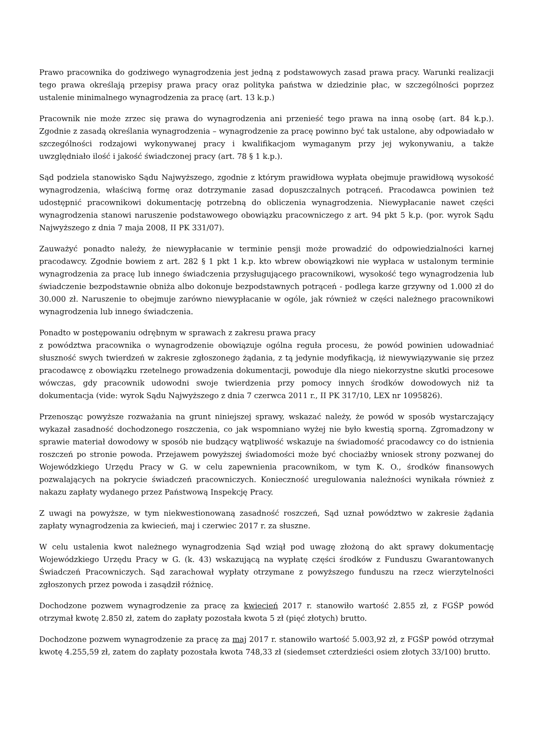Prawo pracownika do godziwego wynagrodzenia jest jedną z podstawowych zasad prawa pracy. Warunki realizacji tego prawa określają przepisy prawa pracy oraz polityka państwa w dziedzinie płac, w szczególności poprzez ustalenie minimalnego wynagrodzenia za pracę (art. 13 k.p.)
Pracownik nie może zrzec się prawa do wynagrodzenia ani przenieść tego prawa na inną osobę (art. 84 k.p.). Zgodnie z zasadą określania wynagrodzenia – wynagrodzenie za pracę powinno być tak ustalone, aby odpowiadało w szczególności rodzajowi wykonywanej pracy i kwalifikacjom wymaganym przy jej wykonywaniu, a także uwzględniało ilość i jakość świadczonej pracy (art. 78 § 1 k.p.).
Sąd podziela stanowisko Sądu Najwyższego, zgodnie z którym prawidłowa wypłata obejmuje prawidłową wysokość wynagrodzenia, właściwą formę oraz dotrzymanie zasad dopuszczalnych potrąceń. Pracodawca powinien też udostępnić pracownikowi dokumentację potrzebną do obliczenia wynagrodzenia. Niewypłacanie nawet części wynagrodzenia stanowi naruszenie podstawowego obowiązku pracowniczego z art. 94 pkt 5 k.p. (por. wyrok Sądu Najwyższego z dnia 7 maja 2008, II PK 331/07).
Zauważyć ponadto należy, że niewypłacanie w terminie pensji może prowadzić do odpowiedzialności karnej pracodawcy. Zgodnie bowiem z art. 282 § 1 pkt 1 k.p. kto wbrew obowiązkowi nie wypłaca w ustalonym terminie wynagrodzenia za pracę lub innego świadczenia przysługującego pracownikowi, wysokość tego wynagrodzenia lub świadczenie bezpodstawnie obniża albo dokonuje bezpodstawnych potrąceń - podlega karze grzywny od 1.000 zł do 30.000 zł. Naruszenie to obejmuje zarówno niewypłacanie w ogóle, jak również w części należnego pracownikowi wynagrodzenia lub innego świadczenia.
Ponadto w postępowaniu odrębnym w sprawach z zakresu prawa pracy
z powództwa pracownika o wynagrodzenie obowiązuje ogólna reguła procesu, że powód powinien udowadniać słuszność swych twierdzeń w zakresie zgłoszonego żądania, z tą jedynie modyfikacją, iż niewywiązywanie się przez pracodawcę z obowiązku rzetelnego prowadzenia dokumentacji, powoduje dla niego niekorzystne skutki procesowe wówczas, gdy pracownik udowodni swoje twierdzenia przy pomocy innych środków dowodowych niż ta dokumentacja (vide: wyrok Sądu Najwyższego z dnia 7 czerwca 2011 r., II PK 317/10, LEX nr 1095826).
Przenosząc powyższe rozważania na grunt niniejszej sprawy, wskazać należy, że powód w sposób wystarczający wykazał zasadność dochodzonego roszczenia, co jak wspomniano wyżej nie było kwestią sporną. Zgromadzony w sprawie materiał dowodowy w sposób nie budzący wątpliwość wskazuje na świadomość pracodawcy co do istnienia roszczeń po stronie powoda. Przejawem powyższej świadomości może być chociażby wniosek strony pozwanej do Wojewódzkiego Urzędu Pracy w G. w celu zapewnienia pracownikom, w tym K. O., środków finansowych pozwalających na pokrycie świadczeń pracowniczych. Konieczność uregulowania należności wynikała również z nakazu zapłaty wydanego przez Państwową Inspekcję Pracy.
Z uwagi na powyższe, w tym niekwestionowaną zasadność roszczeń, Sąd uznał powództwo w zakresie żądania zapłaty wynagrodzenia za kwiecień, maj i czerwiec 2017 r. za słuszne.
W celu ustalenia kwot należnego wynagrodzenia Sąd wziął pod uwagę złożoną do akt sprawy dokumentację Wojewódzkiego Urzędu Pracy w G. (k. 43) wskazującą na wypłatę części środków z Funduszu Gwarantowanych Świadczeń Pracowniczych. Sąd zarachował wypłaty otrzymane z powyższego funduszu na rzecz wierzytelności zgłoszonych przez powoda i zasądził różnicę.
Dochodzone pozwem wynagrodzenie za pracę za kwiecień 2017 r. stanowiło wartość 2.855 zł, z FGŚP powód otrzymał kwotę 2.850 zł, zatem do zapłaty pozostała kwota 5 zł (pięć złotych) brutto.
Dochodzone pozwem wynagrodzenie za pracę za maj 2017 r. stanowiło wartość 5.003,92 zł, z FGŚP powód otrzymał kwotę 4.255,59 zł, zatem do zapłaty pozostała kwota 748,33 zł (siedemset czterdzieści osiem złotych 33/100) brutto.